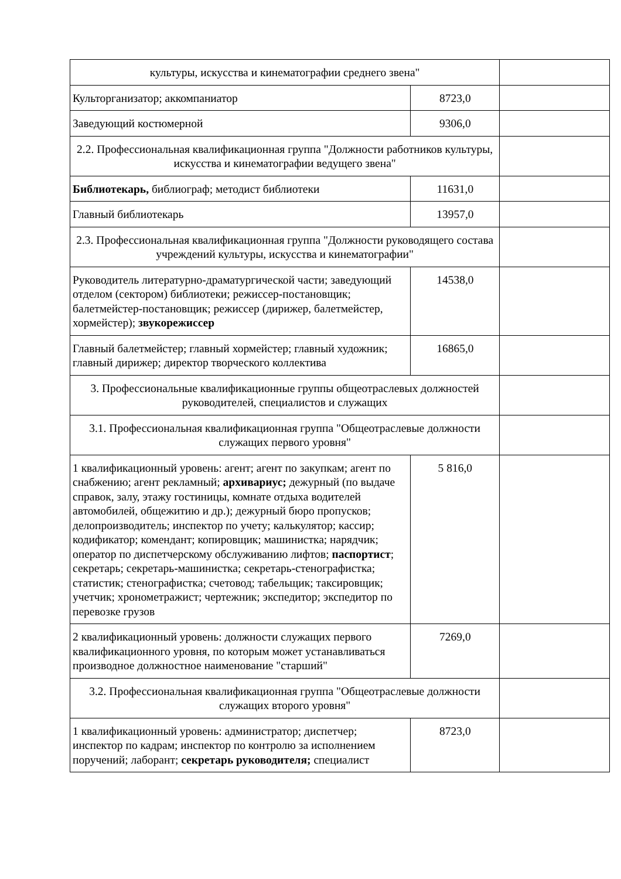| культуры, искусства и кинематографии среднего звена" | | |
| Культорганизатор; аккомпаниатор | 8723,0 | |
| Заведующий костюмерной | 9306,0 | |
| 2.2. Профессиональная квалификационная группа "Должности работников культуры, искусства и кинематографии ведущего звена" | | |
| Библиотекарь, библиограф; методист библиотеки | 11631,0 | |
| Главный библиотекарь | 13957,0 | |
| 2.3. Профессиональная квалификационная группа "Должности руководящего состава учреждений культуры, искусства и кинематографии" | | |
| Руководитель литературно-драматургической части; заведующий отделом (сектором) библиотеки; режиссер-постановщик; балетмейстер-постановщик; режиссер (дирижер, балетмейстер, хормейстер); звукорежиссер | 14538,0 | |
| Главный балетмейстер; главный хормейстер; главный художник; главный дирижер; директор творческого коллектива | 16865,0 | |
| 3. Профессиональные квалификационные группы общеотраслевых должностей руководителей, специалистов и служащих | | |
| 3.1. Профессиональная квалификационная группа "Общеотраслевые должности служащих первого уровня" | | |
| 1 квалификационный уровень: агент; агент по закупкам; агент по снабжению; агент рекламный; архивариус; дежурный (по выдаче справок, залу, этажу гостиницы, комнате отдыха водителей автомобилей, общежитию и др.); дежурный бюро пропусков; делопроизводитель; инспектор по учету; калькулятор; кассир; кодификатор; комендант; копировщик; машинистка; нарядчик; оператор по диспетчерскому обслуживанию лифтов; паспортист ; секретарь; секретарь-машинистка; секретарь-стенографистка; статистик; стенографистка; счетовод; табельщик; таксировщик; учетчик; хронометражист; чертежник; экспедитор; экспедитор по перевозке грузов | 5 816,0 | |
| 2 квалификационный уровень: должности служащих первого квалификационного уровня, по которым может устанавливаться производное должностное наименование "старший" | 7269,0 | |
| 3.2. Профессиональная квалификационная группа "Общеотраслевые должности служащих второго уровня" | | |
| 1 квалификационный уровень: администратор; диспетчер; инспектор по кадрам; инспектор по контролю за исполнением поручений; лаборант; секретарь руководителя; специалист | 8723,0 | |